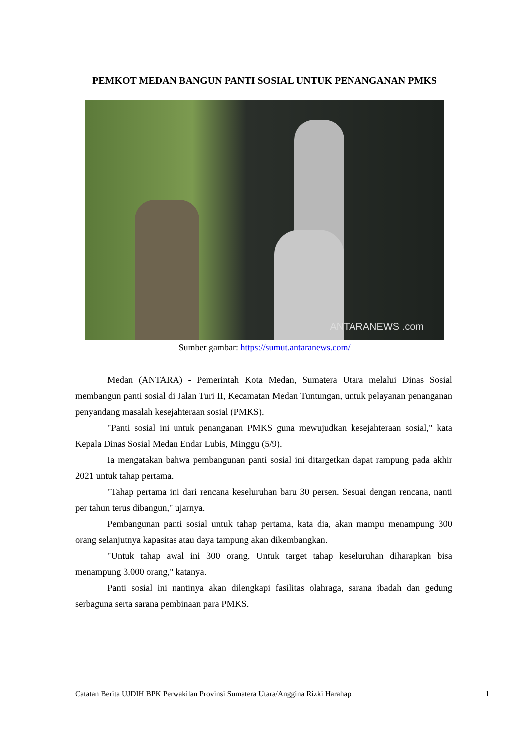PEMKOT MEDAN BANGUN PANTI SOSIAL UNTUK PENANGANAN PMKS
ANTARANEWS .com
Sumber gambar: https://sumut.antaranews.com/
Medan (ANTARA) - Pemerintah Kota Medan, Sumatera Utara melalui Dinas Sosial membangun panti sosial di Jalan Turi II, Kecamatan Medan Tuntungan, untuk pelayanan penanganan penyandang masalah kesejahteraan sosial (PMKS).
"Panti sosial ini untuk penanganan PMKS guna mewujudkan kesejahteraan sosial," kata Kepala Dinas Sosial Medan Endar Lubis, Minggu (5/9).
Ia mengatakan bahwa pembangunan panti sosial ini ditargetkan dapat rampung pada akhir 2021 untuk tahap pertama.
"Tahap pertama ini dari rencana keseluruhan baru 30 persen. Sesuai dengan rencana, nanti per tahun terus dibangun," ujarnya.
Pembangunan panti sosial untuk tahap pertama, kata dia, akan mampu menampung 300 orang selanjutnya kapasitas atau daya tampung akan dikembangkan.
"Untuk tahap awal ini 300 orang. Untuk target tahap keseluruhan diharapkan bisa menampung 3.000 orang," katanya.
Panti sosial ini nantinya akan dilengkapi fasilitas olahraga, sarana ibadah dan gedung serbaguna serta sarana pembinaan para PMKS.
Catatan Berita UJDIH BPK Perwakilan Provinsi Sumatera Utara/Anggina Rizki Harahap 1